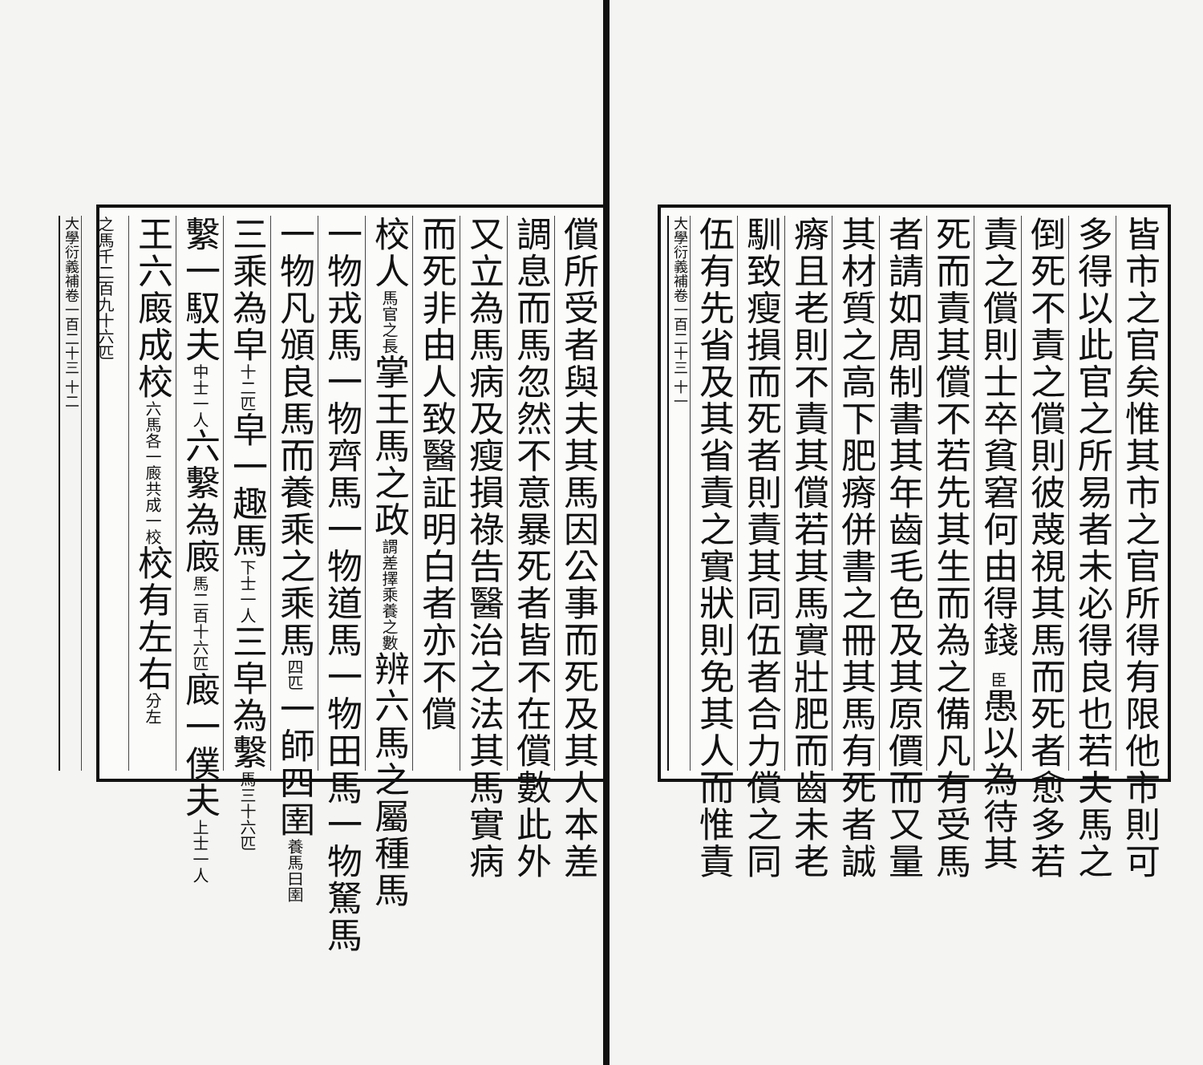皆市之官矣惟其市之官所得有限他市則可
多得以此官之所易者未必得良也若夫馬之
倒死不責之償則彼蔑視其馬而死者愈多若
責之償則士卒貧窘何由得錢 臣愚以為待其
死而責其償不若先其生而為之備凡有受馬
者請如周制書其年齒毛色及其原價而又量
其材質之高下肥瘠併書之冊其馬有死者誠
瘠且老則不責其償若其馬實壯肥而齒未老
馴致瘦損而死者則責其同伍者合力償之同
伍有先省及其省責之實狀則免其人而惟責
大學衍義補卷一百二十三 十一
償所受者與夫其馬因公事而死及其人本差
調息而馬忽然不意暴死者皆不在償數此外
又立為馬病及瘦損祿告醫治之法其馬實病
而死非由人致醫証明白者亦不償
校人馬官之長掌王馬之政謂差擇乘養之數辨六馬之屬種馬
一物戎馬一物齊馬一物道馬一物田馬一物駑馬
一物凡頒良馬而養乘之乘馬四匹一師四圉養馬曰圉
三乘為皁十二匹皁一趣馬下士一人三皁為繫馬三十六匹
繫一馭夫中士一人六繫為廄馬二百十六匹廄一僕夫上士一人
王六廄成校六馬各一廄共成一校校有左右分左
之馬千二百九十六匹
大學衍義補卷一百二十三 十二